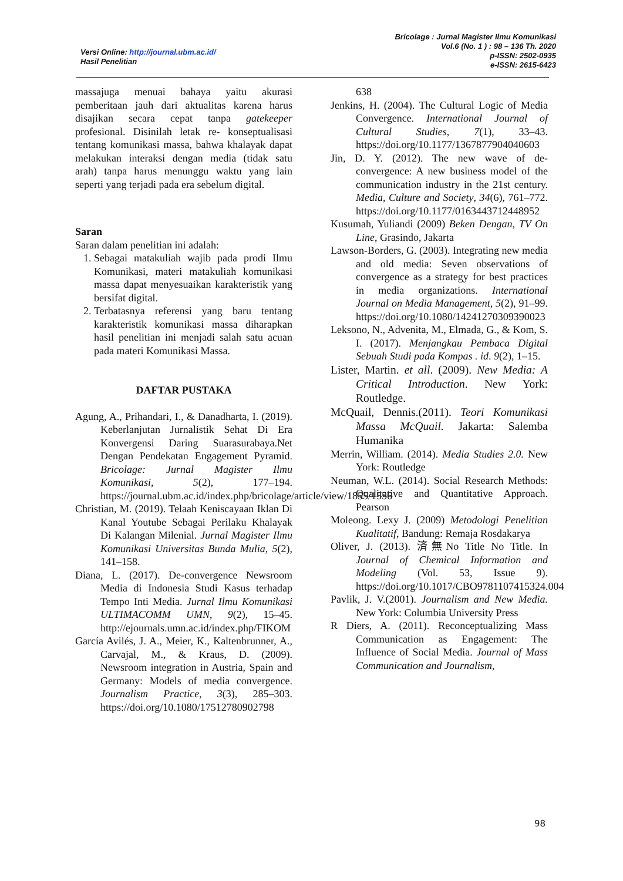Versi Online: http://journal.ubm.ac.id/
Hasil Penelitian
Bricolage : Jurnal Magister Ilmu Komunikasi
Vol.6 (No. 1 ) : 98 – 136 Th. 2020
p-ISSN: 2502-0935
e-ISSN: 2615-6423
massajuga menuai bahaya yaitu akurasi pemberitaan jauh dari aktualitas karena harus disajikan secara cepat tanpa gatekeeper profesional. Disinilah letak re- konseptualisasi tentang komunikasi massa, bahwa khalayak dapat melakukan interaksi dengan media (tidak satu arah) tanpa harus menunggu waktu yang lain seperti yang terjadi pada era sebelum digital.
Saran
Saran dalam penelitian ini adalah:
1. Sebagai matakuliah wajib pada prodi Ilmu Komunikasi, materi matakuliah komunikasi massa dapat menyesuaikan karakteristik yang bersifat digital.
2. Terbatasnya referensi yang baru tentang karakteristik komunikasi massa diharapkan hasil penelitian ini menjadi salah satu acuan pada materi Komunikasi Massa.
DAFTAR PUSTAKA
Agung, A., Prihandari, I., & Danadharta, I. (2019). Keberlanjutan Jurnalistik Sehat Di Era Konvergensi Daring Suarasurabaya.Net Dengan Pendekatan Engagement Pyramid. Bricolage: Jurnal Magister Ilmu Komunikasi, 5(2), 177–194. https://journal.ubm.ac.id/index.php/bricolage/article/view/1855/1556
Christian, M. (2019). Telaah Keniscayaan Iklan Di Kanal Youtube Sebagai Perilaku Khalayak Di Kalangan Milenial. Jurnal Magister Ilmu Komunikasi Universitas Bunda Mulia, 5(2), 141–158.
Diana, L. (2017). De-convergence Newsroom Media di Indonesia Studi Kasus terhadap Tempo Inti Media. Jurnal Ilmu Komunikasi ULTIMACOMM UMN, 9(2), 15–45. http://ejournals.umn.ac.id/index.php/FIKOM
García Avilés, J. A., Meier, K., Kaltenbrunner, A., Carvajal, M., & Kraus, D. (2009). Newsroom integration in Austria, Spain and Germany: Models of media convergence. Journalism Practice, 3(3), 285–303. https://doi.org/10.1080/17512780902798
638
Jenkins, H. (2004). The Cultural Logic of Media Convergence. International Journal of Cultural Studies, 7(1), 33–43. https://doi.org/10.1177/1367877904040603
Jin, D. Y. (2012). The new wave of de-convergence: A new business model of the communication industry in the 21st century. Media, Culture and Society, 34(6), 761–772. https://doi.org/10.1177/0163443712448952
Kusumah, Yuliandi (2009) Beken Dengan, TV On Line, Grasindo, Jakarta
Lawson-Borders, G. (2003). Integrating new media and old media: Seven observations of convergence as a strategy for best practices in media organizations. International Journal on Media Management, 5(2), 91–99. https://doi.org/10.1080/14241270309390023
Leksono, N., Advenita, M., Elmada, G., & Kom, S. I. (2017). Menjangkau Pembaca Digital Sebuah Studi pada Kompas . id. 9(2), 1–15.
Lister, Martin. et all. (2009). New Media: A Critical Introduction. New York: Routledge.
McQuail, Dennis.(2011). Teori Komunikasi Massa McQuail. Jakarta: Salemba Humanika
Merrin, William. (2014). Media Studies 2.0. New York: Routledge
Neuman, W.L. (2014). Social Research Methods: Qualitative and Quantitative Approach. Pearson
Moleong. Lexy J. (2009) Metodologi Penelitian Kualitatif, Bandung: Remaja Rosdakarya
Oliver, J. (2013). 済無No Title No Title. In Journal of Chemical Information and Modeling (Vol. 53, Issue 9). https://doi.org/10.1017/CBO9781107415324.004
Pavlik, J. V.(2001). Journalism and New Media. New York: Columbia University Press
R Diers, A. (2011). Reconceptualizing Mass Communication as Engagement: The Influence of Social Media. Journal of Mass Communication and Journalism,
98